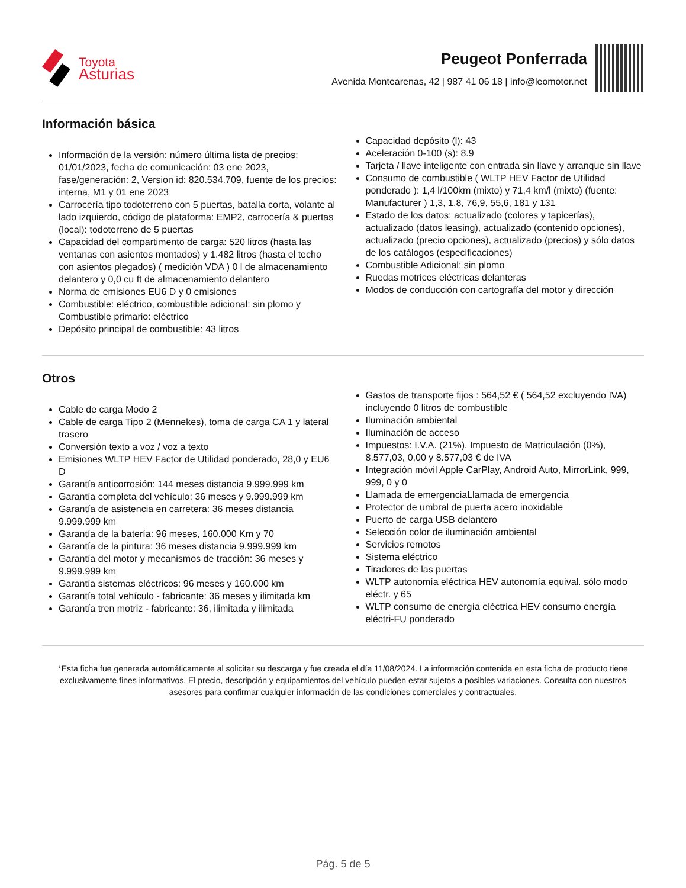Toyota
Asturias
Peugeot Ponferrada
Avenida Montearenas, 42 | 987 41 06 18 | info@leomotor.net
Información básica
Información de la versión: número última lista de precios: 01/01/2023, fecha de comunicación: 03 ene 2023, fase/generación: 2, Version id: 820.534.709, fuente de los precios: interna, M1 y 01 ene 2023
Carrocería tipo todoterreno con 5 puertas, batalla corta, volante al lado izquierdo, código de plataforma: EMP2, carrocería & puertas (local): todoterreno de 5 puertas
Capacidad del compartimento de carga: 520 litros (hasta las ventanas con asientos montados) y 1.482 litros (hasta el techo con asientos plegados) ( medición VDA ) 0 l de almacenamiento delantero y 0,0 cu ft de almacenamiento delantero
Norma de emisiones EU6 D y 0 emisiones
Combustible: eléctrico, combustible adicional: sin plomo y Combustible primario: eléctrico
Depósito principal de combustible: 43 litros
Capacidad depósito (l): 43
Aceleración 0-100 (s): 8.9
Tarjeta / llave inteligente con entrada sin llave y arranque sin llave
Consumo de combustible ( WLTP HEV Factor de Utilidad ponderado ): 1,4 l/100km (mixto) y 71,4 km/l (mixto) (fuente: Manufacturer ) 1,3, 1,8, 76,9, 55,6, 181 y 131
Estado de los datos: actualizado (colores y tapicerías), actualizado (datos leasing), actualizado (contenido opciones), actualizado (precio opciones), actualizado (precios) y sólo datos de los catálogos (especificaciones)
Combustible Adicional: sin plomo
Ruedas motrices eléctricas delanteras
Modos de conducción con cartografía del motor y dirección
Otros
Cable de carga Modo 2
Cable de carga Tipo 2 (Mennekes), toma de carga CA 1 y lateral trasero
Conversión texto a voz / voz a texto
Emisiones WLTP HEV Factor de Utilidad ponderado, 28,0 y EU6 D
Garantía anticorrosión: 144 meses distancia 9.999.999 km
Garantía completa del vehículo: 36 meses y 9.999.999 km
Garantía de asistencia en carretera: 36 meses distancia 9.999.999 km
Garantía de la batería: 96 meses, 160.000 Km y 70
Garantía de la pintura: 36 meses distancia 9.999.999 km
Garantía del motor y mecanismos de tracción: 36 meses y 9.999.999 km
Garantía sistemas eléctricos: 96 meses y 160.000 km
Garantía total vehículo - fabricante: 36 meses y ilimitada km
Garantía tren motriz - fabricante: 36, ilimitada y ilimitada
Gastos de transporte fijos : 564,52 € ( 564,52 excluyendo IVA) incluyendo 0 litros de combustible
Iluminación ambiental
Iluminación de acceso
Impuestos: I.V.A. (21%), Impuesto de Matriculación (0%), 8.577,03, 0,00 y 8.577,03 € de IVA
Integración móvil Apple CarPlay, Android Auto, MirrorLink, 999, 999, 0 y 0
Llamada de emergenciaLlamada de emergencia
Protector de umbral de puerta acero inoxidable
Puerto de carga USB delantero
Selección color de iluminación ambiental
Servicios remotos
Sistema eléctrico
Tiradores de las puertas
WLTP autonomía eléctrica HEV autonomía equival. sólo modo eléctr. y 65
WLTP consumo de energía eléctrica HEV consumo energía eléctri-FU ponderado
*Esta ficha fue generada automáticamente al solicitar su descarga y fue creada el día 11/08/2024. La información contenida en esta ficha de producto tiene exclusivamente fines informativos. El precio, descripción y equipamientos del vehículo pueden estar sujetos a posibles variaciones. Consulta con nuestros asesores para confirmar cualquier información de las condiciones comerciales y contractuales.
Pág. 5 de 5